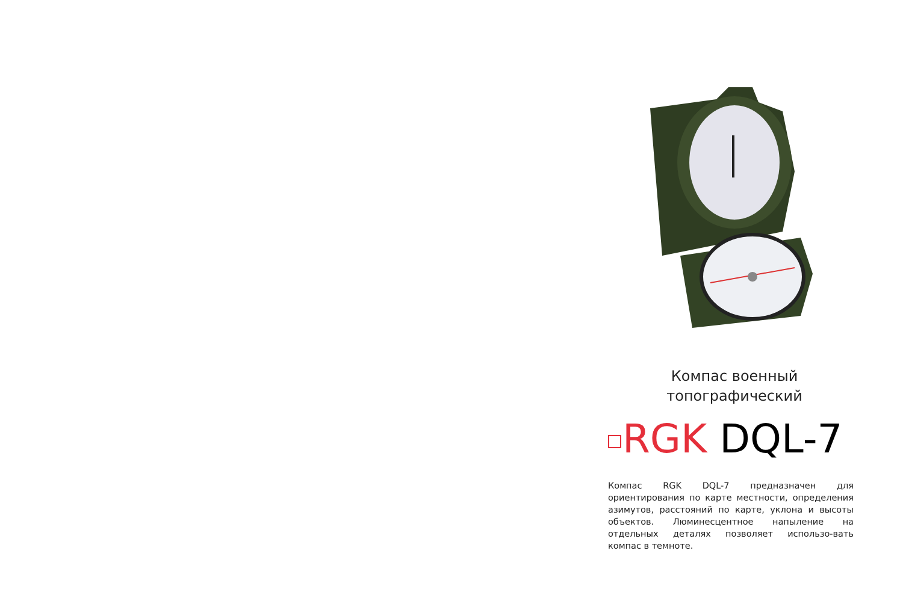Компас военный
топографический
RGK DQL-7
Компас RGK DQL-7 предназначен для ориентирования по карте местности, определения азимутов, расстояний по карте, уклона и высоты объектов. Люминесцентное напыление на отдельных деталях позволяет использо-вать компас в темноте.